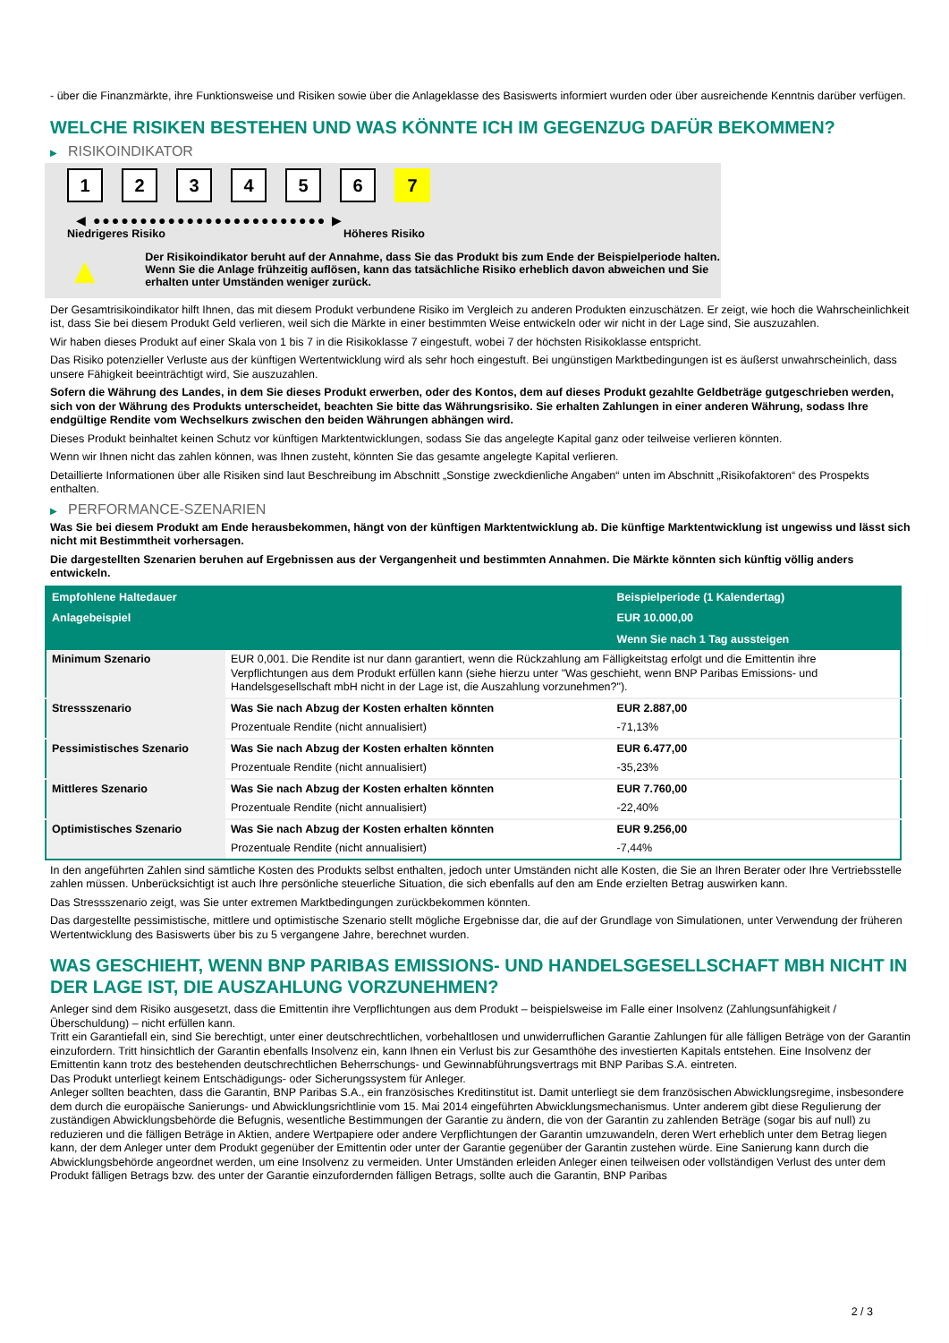- über die Finanzmärkte, ihre Funktionsweise und Risiken sowie über die Anlageklasse des Basiswerts informiert wurden oder über ausreichende Kenntnis darüber verfügen.
WELCHE RISIKEN BESTEHEN UND WAS KÖNNTE ICH IM GEGENZUG DAFÜR BEKOMMEN?
▶ RISIKOINDIKATOR
123456 7
◀ ●●●●●●●●●●●●●●●●●●●●●●●●● ▶
Niedrigeres Risiko Höheres Risiko
▲
Der Risikoindikator beruht auf der Annahme, dass Sie das Produkt bis zum Ende der Beispielperiode halten.
Wenn Sie die Anlage frühzeitig auflösen, kann das tatsächliche Risiko erheblich davon abweichen und Sie erhalten unter Umständen weniger zurück.
Der Gesamtrisikoindikator hilft Ihnen, das mit diesem Produkt verbundene Risiko im Vergleich zu anderen Produkten einzuschätzen. Er zeigt, wie hoch die Wahrscheinlichkeit ist, dass Sie bei diesem Produkt Geld verlieren, weil sich die Märkte in einer bestimmten Weise entwickeln oder wir nicht in der Lage sind, Sie auszuzahlen.
Wir haben dieses Produkt auf einer Skala von 1 bis 7 in die Risikoklasse 7 eingestuft, wobei 7 der höchsten Risikoklasse entspricht.
Das Risiko potenzieller Verluste aus der künftigen Wertentwicklung wird als sehr hoch eingestuft. Bei ungünstigen Marktbedingungen ist es äußerst unwahrscheinlich, dass unsere Fähigkeit beeinträchtigt wird, Sie auszuzahlen.
Sofern die Währung des Landes, in dem Sie dieses Produkt erwerben, oder des Kontos, dem auf dieses Produkt gezahlte Geldbeträge gutgeschrieben werden, sich von der Währung des Produkts unterscheidet, beachten Sie bitte das Währungsrisiko. Sie erhalten Zahlungen in einer anderen Währung, sodass Ihre endgültige Rendite vom Wechselkurs zwischen den beiden Währungen abhängen wird.
Dieses Produkt beinhaltet keinen Schutz vor künftigen Marktentwicklungen, sodass Sie das angelegte Kapital ganz oder teilweise verlieren könnten.
Wenn wir Ihnen nicht das zahlen können, was Ihnen zusteht, könnten Sie das gesamte angelegte Kapital verlieren.
Detaillierte Informationen über alle Risiken sind laut Beschreibung im Abschnitt „Sonstige zweckdienliche Angaben“ unten im Abschnitt „Risikofaktoren“ des Prospekts enthalten.
▶ PERFORMANCE-SZENARIEN
Was Sie bei diesem Produkt am Ende herausbekommen, hängt von der künftigen Marktentwicklung ab. Die künftige Marktentwicklung ist ungewiss und lässt sich nicht mit Bestimmtheit vorhersagen.
Die dargestellten Szenarien beruhen auf Ergebnissen aus der Vergangenheit und bestimmten Annahmen. Die Märkte könnten sich künftig völlig anders entwickeln.
| Empfohlene Haltedauer | | Beispielperiode (1 Kalendertag) |
| Anlagebeispiel | | EUR 10.000,00 |
| | | Wenn Sie nach 1 Tag aussteigen |
| Minimum Szenario | EUR 0,001. Die Rendite ist nur dann garantiert, wenn die Rückzahlung am Fälligkeitstag erfolgt und die Emittentin ihre Verpflichtungen aus dem Produkt erfüllen kann (siehe hierzu unter "Was geschieht, wenn BNP Paribas Emissions- und Handelsgesellschaft mbH nicht in der Lage ist, die Auszahlung vorzunehmen?"). | |
| Stressszenario | Was Sie nach Abzug der Kosten erhalten könnten | EUR 2.887,00 |
| | Prozentuale Rendite (nicht annualisiert) | -71,13% |
| Pessimistisches Szenario | Was Sie nach Abzug der Kosten erhalten könnten | EUR 6.477,00 |
| | Prozentuale Rendite (nicht annualisiert) | -35,23% |
| Mittleres Szenario | Was Sie nach Abzug der Kosten erhalten könnten | EUR 7.760,00 |
| | Prozentuale Rendite (nicht annualisiert) | -22,40% |
| Optimistisches Szenario | Was Sie nach Abzug der Kosten erhalten könnten | EUR 9.256,00 |
| | Prozentuale Rendite (nicht annualisiert) | -7,44% |
In den angeführten Zahlen sind sämtliche Kosten des Produkts selbst enthalten, jedoch unter Umständen nicht alle Kosten, die Sie an Ihren Berater oder Ihre Vertriebsstelle zahlen müssen. Unberücksichtigt ist auch Ihre persönliche steuerliche Situation, die sich ebenfalls auf den am Ende erzielten Betrag auswirken kann.
Das Stressszenario zeigt, was Sie unter extremen Marktbedingungen zurückbekommen könnten.
Das dargestellte pessimistische, mittlere und optimistische Szenario stellt mögliche Ergebnisse dar, die auf der Grundlage von Simulationen, unter Verwendung der früheren Wertentwicklung des Basiswerts über bis zu 5 vergangene Jahre, berechnet wurden.
WAS GESCHIEHT, WENN BNP PARIBAS EMISSIONS- UND HANDELSGESELLSCHAFT MBH NICHT IN DER LAGE IST, DIE AUSZAHLUNG VORZUNEHMEN?
Anleger sind dem Risiko ausgesetzt, dass die Emittentin ihre Verpflichtungen aus dem Produkt – beispielsweise im Falle einer Insolvenz (Zahlungsunfähigkeit / Überschuldung) – nicht erfüllen kann.
Tritt ein Garantiefall ein, sind Sie berechtigt, unter einer deutschrechtlichen, vorbehaltlosen und unwiderruflichen Garantie Zahlungen für alle fälligen Beträge von der Garantin einzufordern. Tritt hinsichtlich der Garantin ebenfalls Insolvenz ein, kann Ihnen ein Verlust bis zur Gesamthöhe des investierten Kapitals entstehen. Eine Insolvenz der Emittentin kann trotz des bestehenden deutschrechtlichen Beherrschungs- und Gewinnabführungsvertrags mit BNP Paribas S.A. eintreten.
Das Produkt unterliegt keinem Entschädigungs- oder Sicherungssystem für Anleger.
Anleger sollten beachten, dass die Garantin, BNP Paribas S.A., ein französisches Kreditinstitut ist. Damit unterliegt sie dem französischen Abwicklungsregime, insbesondere dem durch die europäische Sanierungs- und Abwicklungsrichtlinie vom 15. Mai 2014 eingeführten Abwicklungsmechanismus. Unter anderem gibt diese Regulierung der zuständigen Abwicklungsbehörde die Befugnis, wesentliche Bestimmungen der Garantie zu ändern, die von der Garantin zu zahlenden Beträge (sogar bis auf null) zu reduzieren und die fälligen Beträge in Aktien, andere Wertpapiere oder andere Verpflichtungen der Garantin umzuwandeln, deren Wert erheblich unter dem Betrag liegen kann, der dem Anleger unter dem Produkt gegenüber der Emittentin oder unter der Garantie gegenüber der Garantin zustehen würde. Eine Sanierung kann durch die Abwicklungsbehörde angeordnet werden, um eine Insolvenz zu vermeiden. Unter Umständen erleiden Anleger einen teilweisen oder vollständigen Verlust des unter dem Produkt fälligen Betrags bzw. des unter der Garantie einzufordernden fälligen Betrags, sollte auch die Garantin, BNP Paribas
2 / 3